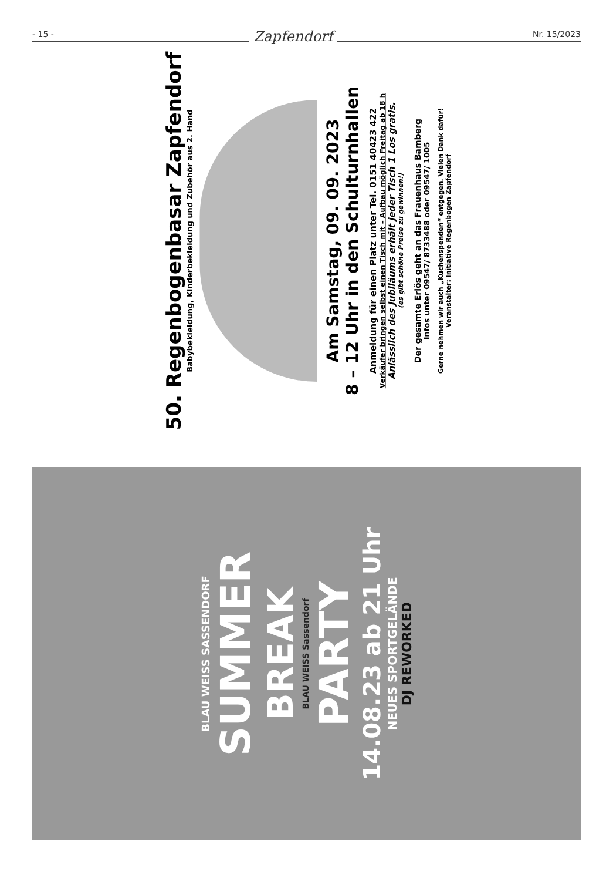- 15 - Zapfendorf Nr. 15/2023
50. Regenbogenbasar Zapfendorf
Babybekleidung, Kinderbekleidung und Zubehör aus 2. Hand
Am Samstag, 09. 09. 2023
8 – 12 Uhr in den Schulturnhallen
Anmeldung für einen Platz unter Tel. 0151 40423 422
Verkäufer bringen selbst einen Tisch mit – Aufbau möglich Freitag ab 18 h
Anlässlich des Jubiläums erhält jeder Tisch 1 Los gratis.
(es gibt schöne Preise zu gewinnen!)
Der gesamte Erlös geht an das Frauenhaus Bamberg
Infos unter 09547/ 8733488 oder 09547/ 1005
Gerne nehmen wir auch „Kuchenspenden“ entgegen. Vielen Dank dafür!
Veranstalter: Initiative Regenbogen Zapfendorf
BLAU WEISS SASSENDORF
SUMMER
BREAK
BLAU WEISS Sassendorf
PARTY
14.08.23 ab 21 Uhr
NEUES SPORTGELÄNDE
DJ REWORKED